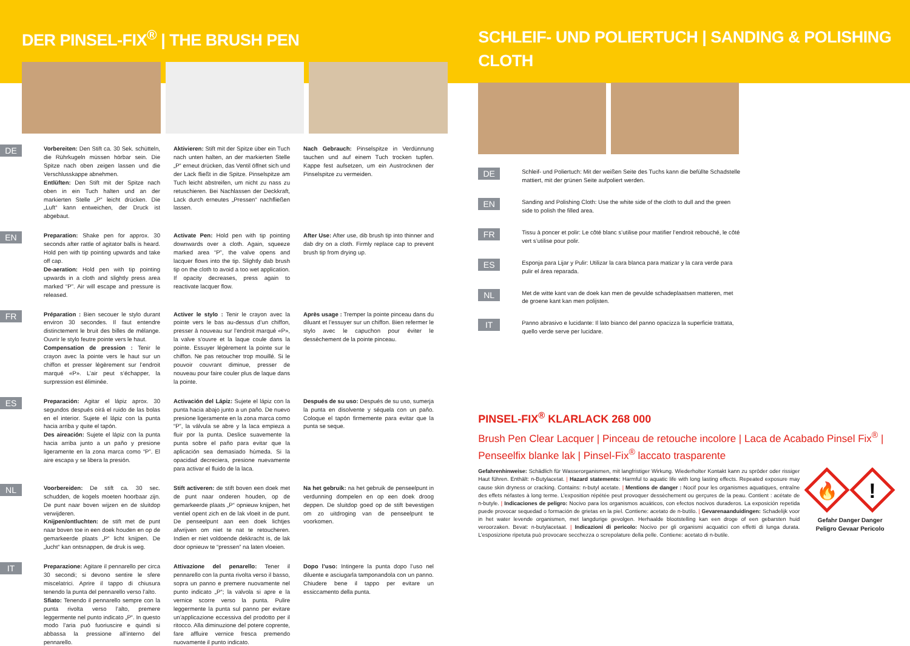DER PINSEL-FIX<sup>®</sup> | THE BRUSH PEN
DE
Vorbereiten: Den Stift ca. 30 Sek. schütteln, die Rührkugeln müssen hörbar sein. Die Spitze nach oben zeigen lassen und die Verschlusskappe abnehmen.
Entlüften: Den Stift mit der Spitze nach oben in ein Tuch halten und an der markierten Stelle „P“ leicht drücken. Die „Luft“ kann entweichen, der Druck ist abgebaut.
Aktivieren: Stift mit der Spitze über ein Tuch nach unten halten, an der markierten Stelle „P“ erneut drücken, das Ventil öffnet sich und der Lack fließt in die Spitze. Pinselspitze am Tuch leicht abstreifen, um nicht zu nass zu retuschieren. Bei Nachlassen der Deckkraft, Lack durch erneutes „Pressen“ nachfließen lassen.
Nach Gebrauch: Pinselspitze in Verdünnung tauchen und auf einem Tuch trocken tupfen. Kappe fest aufsetzen, um ein Austrocknen der Pinselspitze zu vermeiden.
EN
Preparation: Shake pen for approx. 30 seconds after rattle of agitator balls is heard. Hold pen with tip pointing upwards and take off cap.
De-aeration: Hold pen with tip pointing upwards in a cloth and slightly press area marked “P”. Air will escape and pressure is released.
Activate Pen: Hold pen with tip pointing downwards over a cloth. Again, squeeze marked area “P”, the valve opens and lacquer flows into the tip. Slightly dab brush tip on the cloth to avoid a too wet application. If opacity decreases, press again to reactivate lacquer flow.
After Use: After use, dib brush tip into thinner and dab dry on a cloth. Firmly replace cap to prevent brush tip from drying up.
FR
Préparation : Bien secouer le stylo durant environ 30 secondes. Il faut entendre distinctement le bruit des billes de mélange. Ouvrir le stylo feutre pointe vers le haut.
Compensation de pression : Tenir le crayon avec la pointe vers le haut sur un chiffon et presser légèrement sur l’endroit marqué «P». L’air peut s’échapper, la surpression est éliminée.
Activer le stylo : Tenir le crayon avec la pointe vers le bas au-dessus d’un chiffon, presser à nouveau sur l’endroit marqué «P», la valve s’ouvre et la laque coule dans la pointe. Essuyer légèrement la pointe sur le chiffon. Ne pas retoucher trop mouillé. Si le pouvoir couvrant diminue, presser de nouveau pour faire couler plus de laque dans la pointe.
Après usage : Tremper la pointe pinceau dans du diluant et l’essuyer sur un chiffon. Bien refermer le stylo avec le capuchon pour éviter le dessèchement de la pointe pinceau.
ES
Preparación: Agitar el lápiz aprox. 30 segundos después oirá el ruido de las bolas en el interior. Sujete el lápiz con la punta hacia arriba y quite el tapón.
Des aireación: Sujete el lápiz con la punta hacia arriba junto a un paño y presione ligeramente en la zona marca como “P”. El aire escapa y se libera la presión.
Activación del Lápiz: Sujete el lápiz con la punta hacia abajo junto a un paño. De nuevo presione ligeramente en la zona marca como “P”, la válvula se abre y la laca empieza a fluir por la punta. Deslice suavemente la punta sobre el paño para evitar que la aplicación sea demasiado húmeda. Si la opacidad decreciera, presione nuevamente para activar el fluido de la laca.
Después de su uso: Después de su uso, sumerja la punta en disolvente y séquela con un paño. Coloque el tapón firmemente para evitar que la punta se seque.
NL
Voorbereiden: De stift ca. 30 sec. schudden, de kogels moeten hoorbaar zijn. De punt naar boven wijzen en de sluitdop verwijderen.
Knijpen/ontluchten: de stift met de punt naar boven toe in een doek houden en op de gemarkeerde plaats „P“ licht knijpen. De „lucht“ kan ontsnappen, de druk is weg.
Stift activeren: de stift boven een doek met de punt naar onderen houden, op de gemarkeerde plaats „P“ opnieuw knijpen, het ventiel opent zich en de lak vloeit in de punt. De penseelpunt aan een doek lichtjes afwrijven om niet te nat te retoucheren. Indien er niet voldoende dekkracht is, de lak door opnieuw te “pressen” na laten vloeien.
Na het gebruik: na het gebruik de penseelpunt in verdunning dompelen en op een doek droog deppen. De sluitdop goed op de stift bevestigen om zo uitdroging van de penseelpunt te voorkomen.
IT
Preparazione: Agitare il pennarello per circa 30 secondi; si devono sentire le sfere miscelatrici. Aprire il tappo di chiusura tenendo la punta del pennarello verso l’alto.
Sfiato: Tenendo il pennarello sempre con la punta rivolta verso l’alto, premere leggermente nel punto indicato „P“. In questo modo l’aria può fuoriuscire e quindi si abbassa la pressione all’interno del pennarello.
Attivazione del penarello: Tener il pennarello con la punta rivolta verso il basso, sopra un panno e premere nuovamente nel punto indicato „P“; la valvola si apre e la vernice scorre verso la punta. Pulire leggermente la punta sul panno per evitare un’applicazione eccessiva del prodotto per il ritocco. Alla diminuzione del potere coprente, fare affluire vernice fresca premendo nuovamente il punto indicato.
Dopo l’uso: Intingere la punta dopo l’uso nel diluente e asciugarla tamponandola con un panno. Chiudere bene il tappo per evitare un essiccamento della punta.
SCHLEIF- UND POLIERTUCH | SANDING & POLISHING CLOTH
DE
Schleif- und Poliertuch: Mit der weißen Seite des Tuchs kann die befüllte Schadstelle mattiert, mit der grünen Seite aufpoliert werden.
EN
Sanding and Polishing Cloth: Use the white side of the cloth to dull and the green side to polish the filled area.
FR
Tissu à poncer et polir: Le côté blanc s’utilise pour matifier l’endroit rebouché, le côté vert s’utilise pour polir.
ES
Esponja para Lijar y Pulir: Utilizar la cara blanca para matizar y la cara verde para pulir el área reparada.
NL
Met de witte kant van de doek kan men de gevulde schadeplaatsen matteren, met de groene kant kan men polijsten.
IT
Panno abrasivo e lucidante: Il lato bianco del panno opacizza la superficie trattata, quello verde serve per lucidare.
PINSEL-FIX<sup>®</sup> KLARLACK 268 000
Brush Pen Clear Lacquer | Pinceau de retouche incolore | Laca de Acabado Pinsel Fix<sup>®</sup> | Penseelfix blanke lak | Pinsel-Fix<sup>®</sup> laccato trasparente
Gefahrenhinweise: Schädlich für Wasserorganismen, mit langfristiger Wirkung. Wiederholter Kontakt kann zu spröder oder rissiger Haut führen. Enthält: n-Butylacetat. | Hazard statements: Harmful to aquatic life with long lasting effects. Repeated exposure may cause skin dryness or cracking. Contains: n-butyl acetate. | Mentions de danger : Nocif pour les organismes aquatiques, entraîne des effets néfastes à long terme. L’exposition répétée peut provoquer dessèchement ou gerçures de la peau. Contient : acétate de n-butyle. | Indicaciones de peligro: Nocivo para los organismos acuáticos, con efectos nocivos duraderos. La exposición repetida puede provocar sequedad o formación de grietas en la piel. Contiene: acetato de n-butilo. | Gevarenaanduidingen: Schadelijk voor in het water levende organismen, met langdurige gevolgen. Herhaalde blootstelling kan een droge of een gebarsten huid veroorzaken. Bevat: n-butylacetaat. | Indicazioni di pericolo: Nocivo per gli organismi acquatici con effetti di lunga durata. L’esposizione ripetuta può provocare secchezza o screpolature della pelle. Contiene: acetato di n-butile.
🔥
!
Gefahr Danger Danger
Peligro Gevaar Pericolo